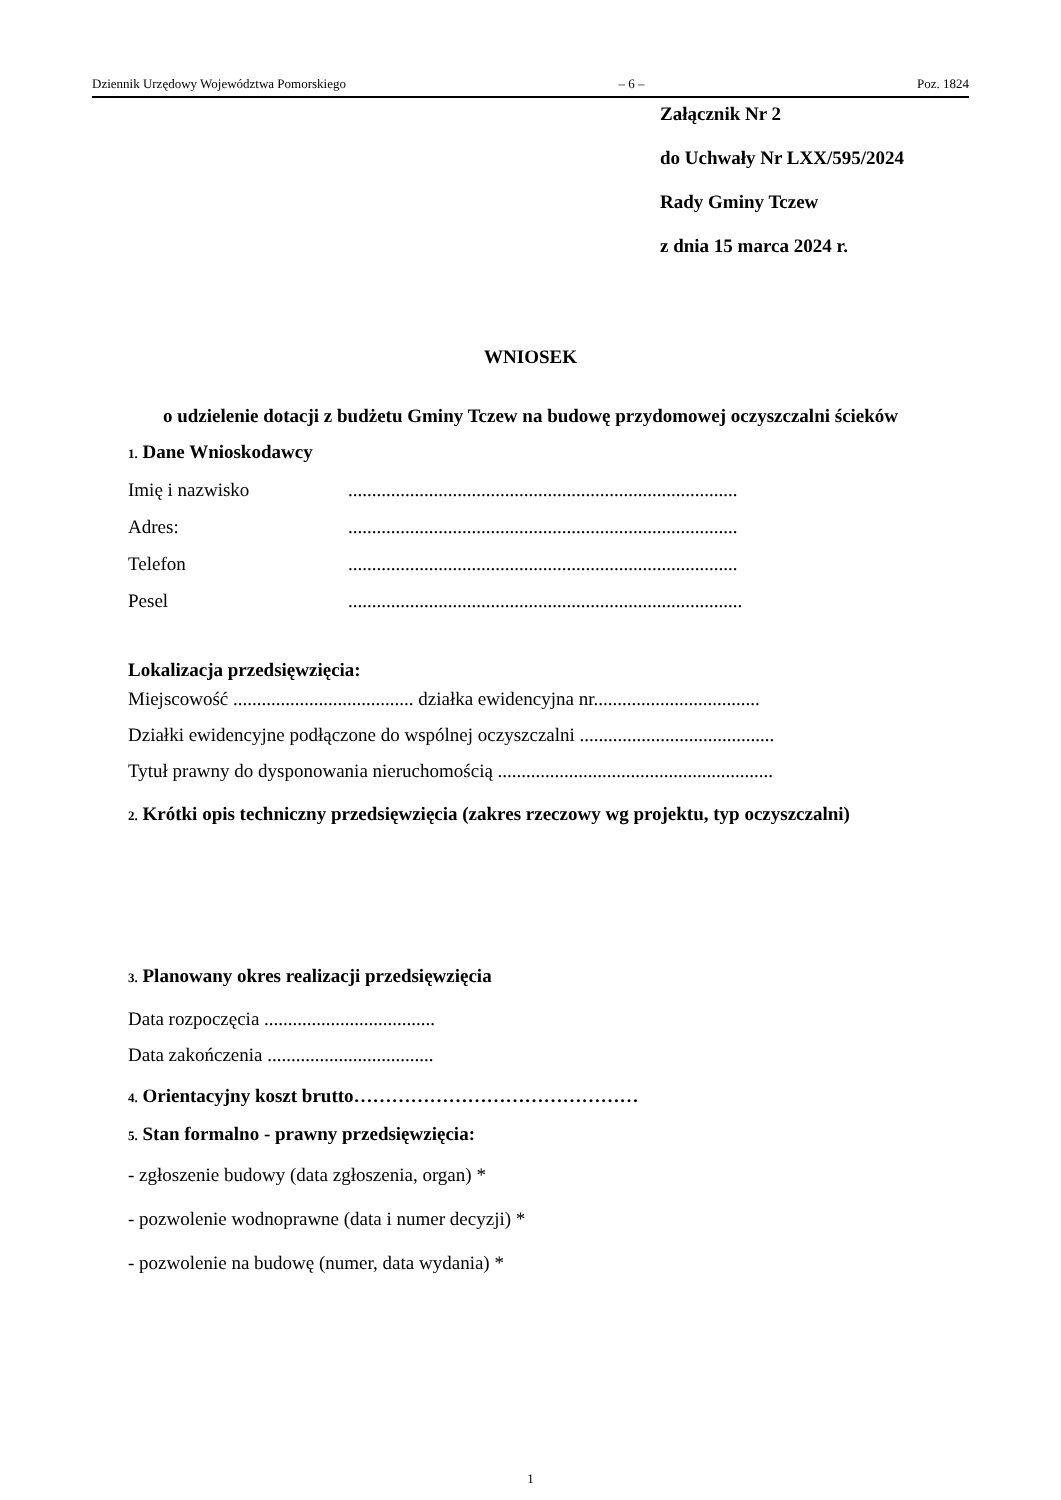Dziennik Urzędowy Województwa Pomorskiego – 6 – Poz. 1824
Załącznik Nr 2
do Uchwały Nr LXX/595/2024
Rady Gminy Tczew
z dnia 15 marca 2024 r.
WNIOSEK
o udzielenie dotacji z budżetu Gminy Tczew na budowę przydomowej oczyszczalni ścieków
1. Dane Wnioskodawcy
Imię i nazwisko..................................................................................
Adres:..................................................................................
Telefon..................................................................................
Pesel...................................................................................
Lokalizacja przedsięwzięcia:
Miejscowość ...................................... działka ewidencyjna nr...................................
Działki ewidencyjne podłączone do wspólnej oczyszczalni .........................................
Tytuł prawny do dysponowania nieruchomością ..........................................................
2. Krótki opis techniczny przedsięwzięcia (zakres rzeczowy wg projektu, typ oczyszczalni)
3. Planowany okres realizacji przedsięwzięcia
Data rozpoczęcia ....................................
Data zakończenia ...................................
4. Orientacyjny koszt brutto………………………………………
5. Stan formalno - prawny przedsięwzięcia:
- zgłoszenie budowy (data zgłoszenia, organ) *
- pozwolenie wodnoprawne (data i numer decyzji) *
- pozwolenie na budowę (numer, data wydania) *
1